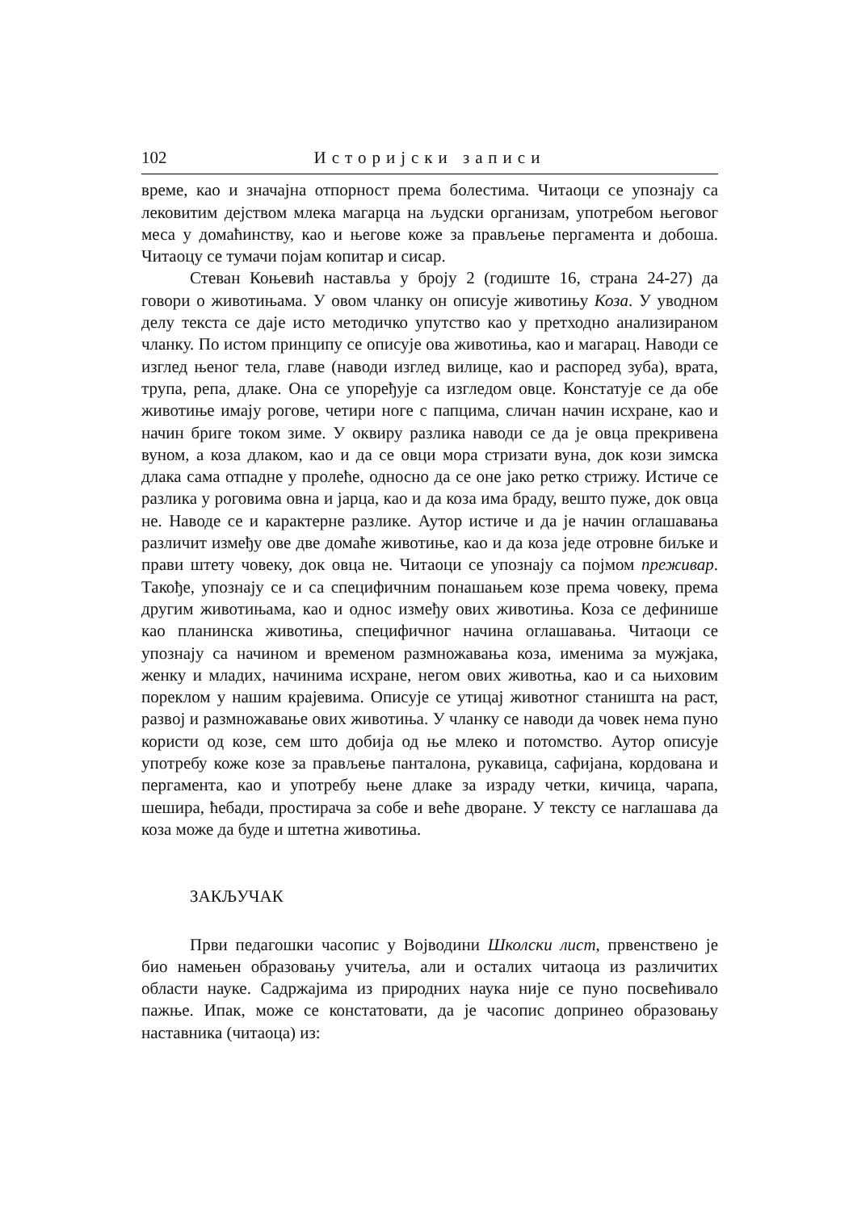102 Историјски записи
време, као и значајна отпорност према болестима. Читаоци се упознају са лековитим дејством млека магарца на људски организам, употребом његовог меса у домаћинству, као и његове коже за прављење пергамента и добоша. Читаоцу се тумачи појам копитар и сисар.
Стеван Коњевић наставља у броју 2 (годиште 16, страна 24-27) да говори о животињама. У овом чланку он описује животињу Коза. У уводном делу текста се даје исто методичко упутство као у претходно анализираном чланку. По истом принципу се описује ова животиња, као и магарац. Наводи се изглед њеног тела, главе (наводи изглед вилице, као и распоред зуба), врата, трупа, репа, длаке. Она се упоређује са изгледом овце. Констатује се да обе животиње имају рогове, четири ноге с папцима, сличан начин исхране, као и начин бриге током зиме. У оквиру разлика наводи се да је овца прекривена вуном, а коза длаком, као и да се овци мора стризати вуна, док кози зимска длака сама отпадне у пролеће, односно да се оне јако ретко стрижу. Истиче се разлика у роговима овна и јарца, као и да коза има браду, вешто пуже, док овца не. Наводе се и карактерне разлике. Аутор истиче и да је начин оглашавања различит између ове две домаће животиње, као и да коза једе отровне биљке и прави штету човеку, док овца не. Читаоци се упознају са појмом преживар. Такође, упознају се и са специфичним понашањем козе према човеку, према другим животињама, као и однос између ових животиња. Коза се дефинише као планинска животиња, специфичног начина оглашавања. Читаоци се упознају са начином и временом размножавања коза, именима за мужјака, женку и младих, начинима исхране, негом ових животња, као и са њиховим пореклом у нашим крајевима. Описује се утицај животног станишта на раст, развој и размножавање ових животиња. У чланку се наводи да човек нема пуно користи од козе, сем што добија од ње млеко и потомство. Аутор описује употребу коже козе за прављење панталона, рукавица, сафијана, кордована и пергамента, као и употребу њене длаке за израду четки, кичица, чарапа, шешира, ћебади, простирача за собе и веће дворане. У тексту се наглашава да коза може да буде и штетна животиња.
ЗАКЉУЧАК
Први педагошки часопис у Војводини Школски лист, првенствено је био намењен образовању учитеља, али и осталих читаоца из различитих области науке. Садржајима из природних наука није се пуно посвећивало пажње. Ипак, може се констатовати, да је часопис допринео образовању наставника (читаоца) из: